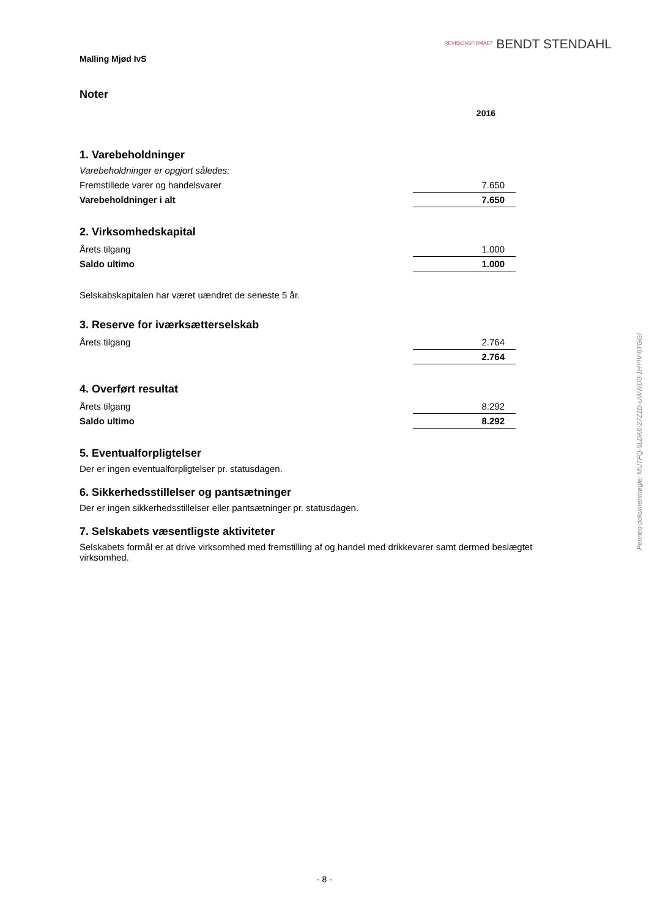REVISIONSFIRMAET BENDT STENDAHL
Malling Mjød IvS
Noter
2016
1. Varebeholdninger
Varebeholdninger er opgjort således:
| Fremstillede varer og handelsvarer | 7.650 |
| Varebeholdninger i alt | 7.650 |
2. Virksomhedskapital
| Årets tilgang | 1.000 |
| Saldo ultimo | 1.000 |
Selskabskapitalen har været uændret de seneste 5 år.
3. Reserve for iværksætterselskab
| Årets tilgang | 2.764 |
| | 2.764 |
4. Overført resultat
| Årets tilgang | 8.292 |
| Saldo ultimo | 8.292 |
5. Eventualforpligtelser
Der er ingen eventualforpligtelser pr. statusdagen.
6. Sikkerhedsstillelser og pantsætninger
Der er ingen sikkerhedsstillelser eller pantsætninger pr. statusdagen.
7. Selskabets væsentligste aktiviteter
Selskabets formål er at drive virksomhed med fremstilling af og handel med drikkevarer samt dermed beslægtet virksomhed.
Penneo dokumentnøgle: MUTFQ-5LDK6-27Z1D-UWWD0-1HYIV-5TGGI
- 8 -